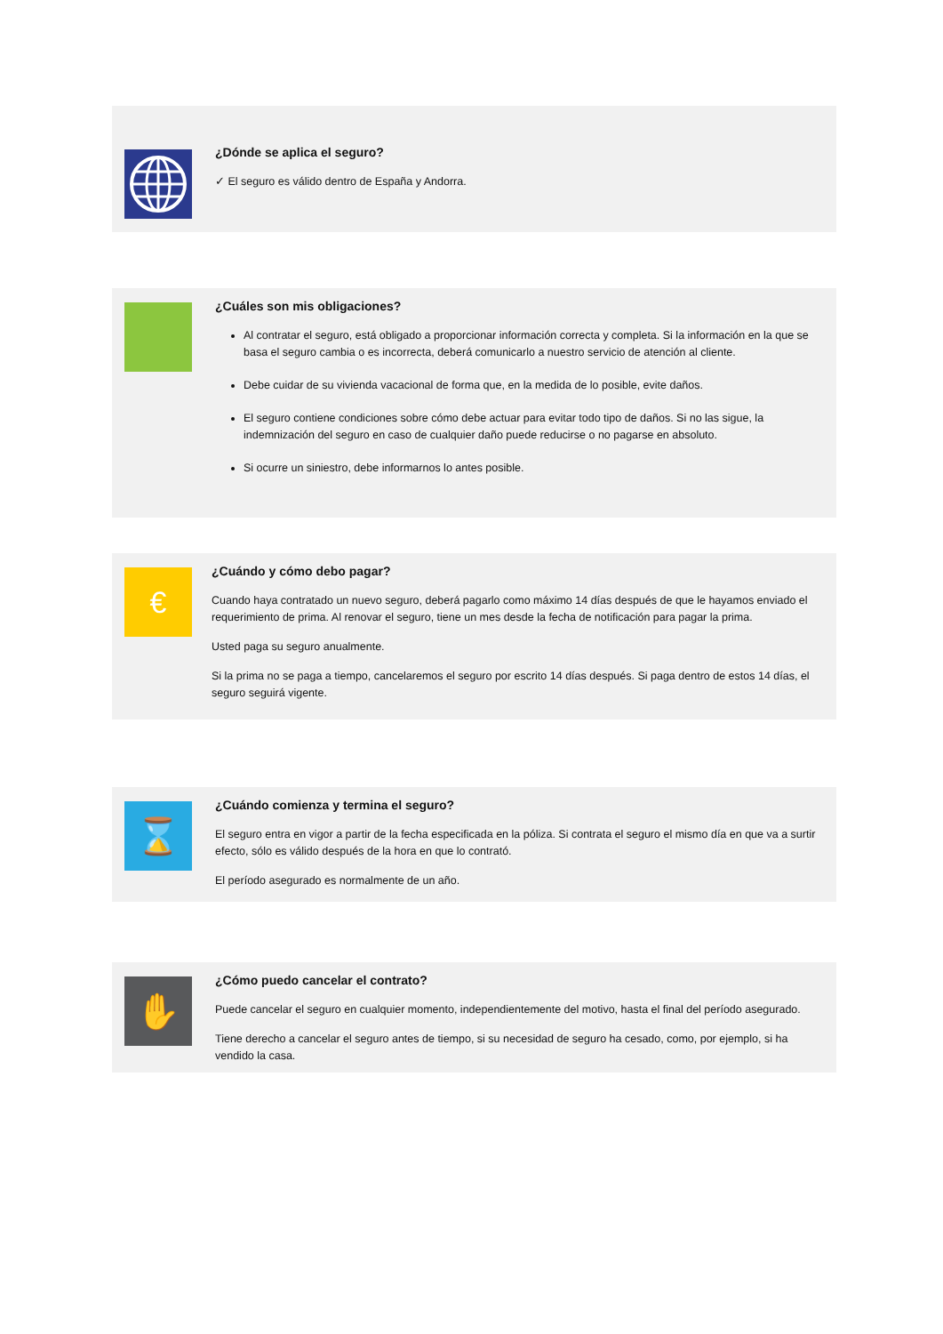¿Dónde se aplica el seguro?
✓ El seguro es válido dentro de España y Andorra.
¿Cuáles son mis obligaciones?
Al contratar el seguro, está obligado a proporcionar información correcta y completa. Si la información en la que se basa el seguro cambia o es incorrecta, deberá comunicarlo a nuestro servicio de atención al cliente.
Debe cuidar de su vivienda vacacional de forma que, en la medida de lo posible, evite daños.
El seguro contiene condiciones sobre cómo debe actuar para evitar todo tipo de daños. Si no las sigue, la indemnización del seguro en caso de cualquier daño puede reducirse o no pagarse en absoluto.
Si ocurre un siniestro, debe informarnos lo antes posible.
€
¿Cuándo y cómo debo pagar?
Cuando haya contratado un nuevo seguro, deberá pagarlo como máximo 14 días después de que le hayamos enviado el requerimiento de prima. Al renovar el seguro, tiene un mes desde la fecha de notificación para pagar la prima.
Usted paga su seguro anualmente.
Si la prima no se paga a tiempo, cancelaremos el seguro por escrito 14 días después. Si paga dentro de estos 14 días, el seguro seguirá vigente.
⌛
¿Cuándo comienza y termina el seguro?
El seguro entra en vigor a partir de la fecha especificada en la póliza. Si contrata el seguro el mismo día en que va a surtir efecto, sólo es válido después de la hora en que lo contrató.
El período asegurado es normalmente de un año.
✋
¿Cómo puedo cancelar el contrato?
Puede cancelar el seguro en cualquier momento, independientemente del motivo, hasta el final del período asegurado.
Tiene derecho a cancelar el seguro antes de tiempo, si su necesidad de seguro ha cesado, como, por ejemplo, si ha vendido la casa.